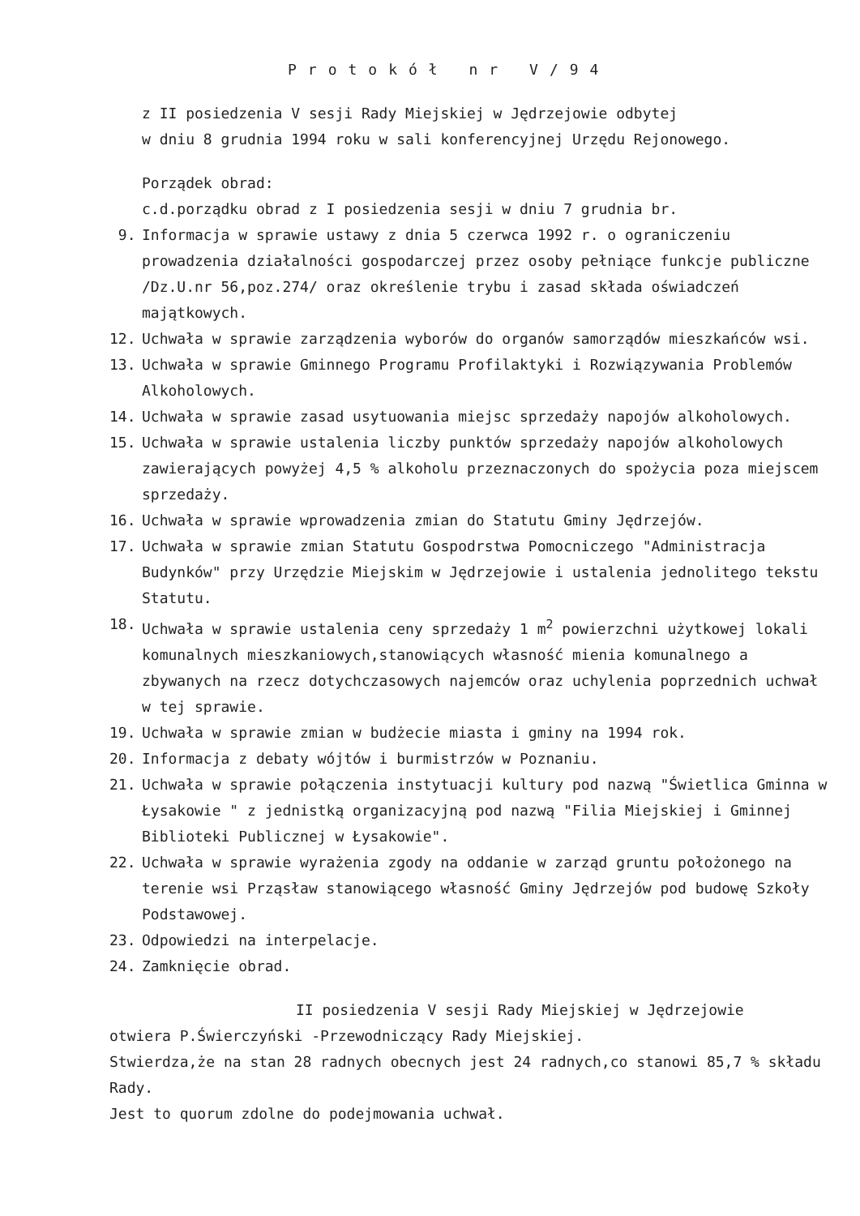Protokół nr V/94
z II posiedzenia V sesji Rady Miejskiej w Jędrzejowie odbytej
w dniu 8 grudnia 1994 roku w sali konferencyjnej Urzędu Rejonowego.
Porządek obrad:
c.d.porządku obrad z I posiedzenia sesji w dniu 7 grudnia br.
9. Informacja w sprawie ustawy z dnia 5 czerwca 1992 r. o ograniczeniu prowadzenia działalności gospodarczej przez osoby pełniące funkcje publiczne /Dz.U.nr 56,poz.274/ oraz określenie trybu i zasad składa oświadczeń majątkowych.
12. Uchwała w sprawie zarządzenia wyborów do organów samorządów mieszkańców wsi.
13. Uchwała w sprawie Gminnego Programu Profilaktyki i Rozwiązywania Problemów Alkoholowych.
14. Uchwała w sprawie zasad usytuowania miejsc sprzedaży napojów alkoholowych.
15. Uchwała w sprawie ustalenia liczby punktów sprzedaży napojów alkoholowych zawierających powyżej 4,5 % alkoholu przeznaczonych do spożycia poza miejscem sprzedaży.
16. Uchwała w sprawie wprowadzenia zmian do Statutu Gminy Jędrzejów.
17. Uchwała w sprawie zmian Statutu Gospodrstwa Pomocniczego "Administracja Budynków" przy Urzędzie Miejskim w Jędrzejowie i ustalenia jednolitego tekstu Statutu.
18. Uchwała w sprawie ustalenia ceny sprzedaży 1 m<sup>2</sup> powierzchni użytkowej lokali komunalnych mieszkaniowych,stanowiących własność mienia komunalnego a zbywanych na rzecz dotychczasowych najemców oraz uchylenia poprzednich uchwał w tej sprawie.
19. Uchwała w sprawie zmian w budżecie miasta i gminy na 1994 rok.
20. Informacja z debaty wójtów i burmistrzów w Poznaniu.
21. Uchwała w sprawie połączenia instytuacji kultury pod nazwą "Świetlica Gminna w Łysakowie " z jednistką organizacyjną pod nazwą "Filia Miejskiej i Gminnej Biblioteki Publicznej w Łysakowie".
22. Uchwała w sprawie wyrażenia zgody na oddanie w zarząd gruntu położonego na terenie wsi Prząsław stanowiącego własność Gminy Jędrzejów pod budowę Szkoły Podstawowej.
23. Odpowiedzi na interpelacje.
24. Zamknięcie obrad.
II posiedzenia V sesji Rady Miejskiej w Jędrzejowie
otwiera P.Świerczyński -Przewodniczący Rady Miejskiej.
Stwierdza,że na stan 28 radnych obecnych jest 24 radnych,co stanowi 85,7 % składu Rady.
Jest to quorum zdolne do podejmowania uchwał.